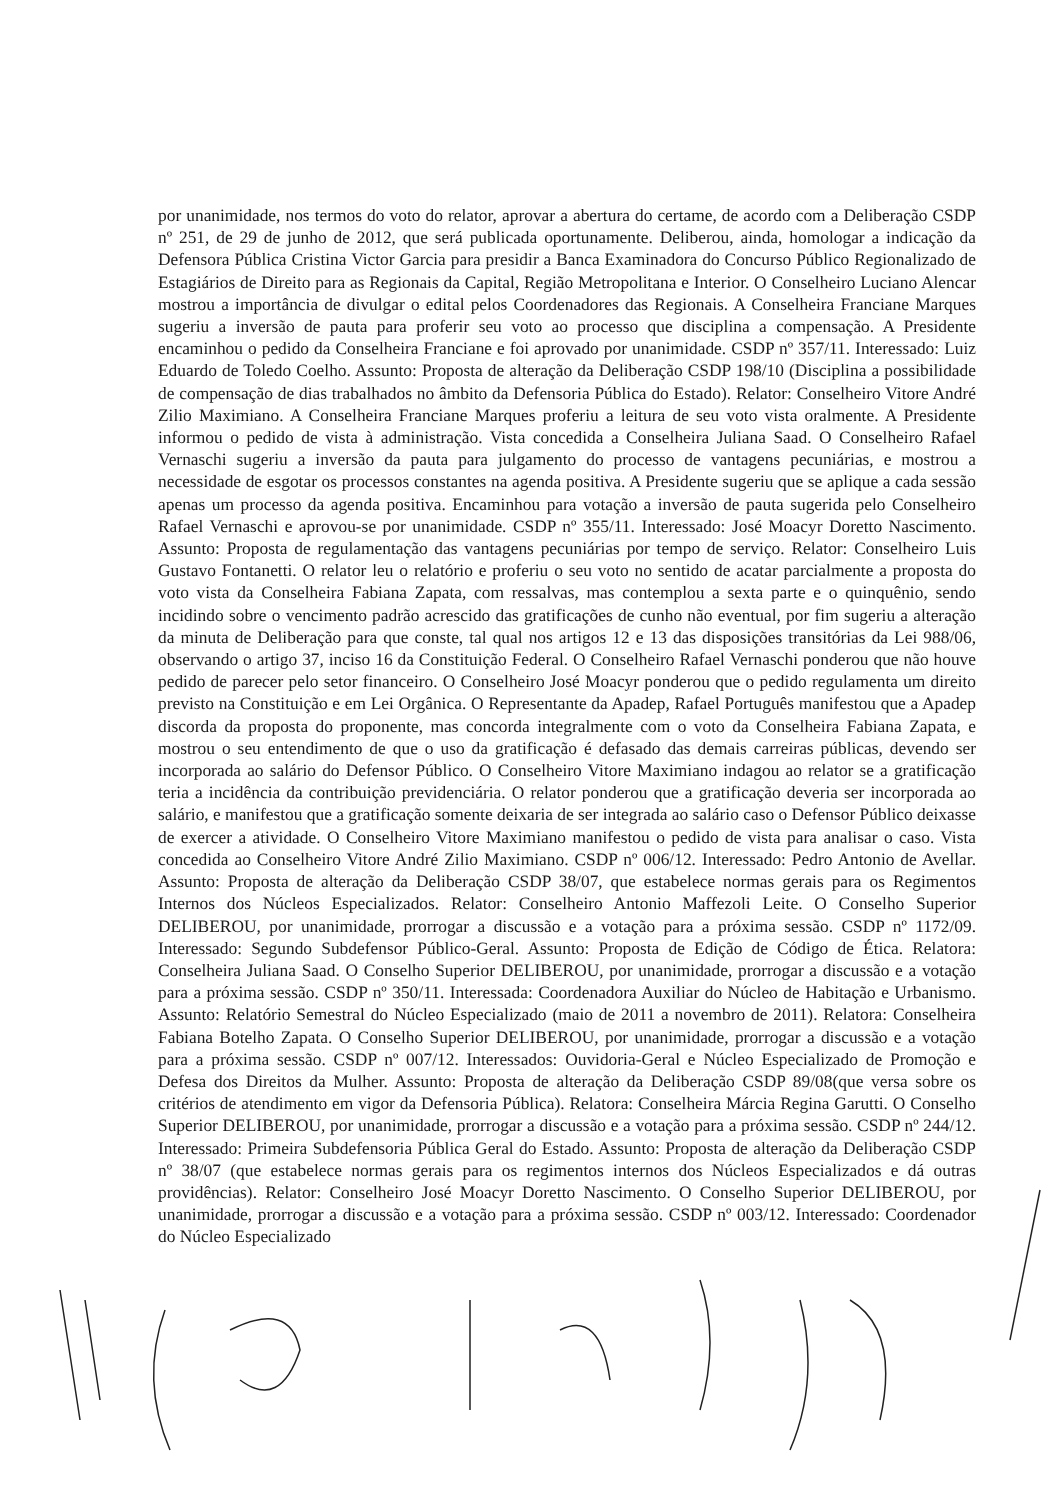por unanimidade, nos termos do voto do relator, aprovar a abertura do certame, de acordo com a Deliberação CSDP nº 251, de 29 de junho de 2012, que será publicada oportunamente. Deliberou, ainda, homologar a indicação da Defensora Pública Cristina Victor Garcia para presidir a Banca Examinadora do Concurso Público Regionalizado de Estagiários de Direito para as Regionais da Capital, Região Metropolitana e Interior. O Conselheiro Luciano Alencar mostrou a importância de divulgar o edital pelos Coordenadores das Regionais. A Conselheira Franciane Marques sugeriu a inversão de pauta para proferir seu voto ao processo que disciplina a compensação. A Presidente encaminhou o pedido da Conselheira Franciane e foi aprovado por unanimidade. CSDP nº 357/11. Interessado: Luiz Eduardo de Toledo Coelho. Assunto: Proposta de alteração da Deliberação CSDP 198/10 (Disciplina a possibilidade de compensação de dias trabalhados no âmbito da Defensoria Pública do Estado). Relator: Conselheiro Vitore André Zilio Maximiano. A Conselheira Franciane Marques proferiu a leitura de seu voto vista oralmente. A Presidente informou o pedido de vista à administração. Vista concedida a Conselheira Juliana Saad. O Conselheiro Rafael Vernaschi sugeriu a inversão da pauta para julgamento do processo de vantagens pecuniárias, e mostrou a necessidade de esgotar os processos constantes na agenda positiva. A Presidente sugeriu que se aplique a cada sessão apenas um processo da agenda positiva. Encaminhou para votação a inversão de pauta sugerida pelo Conselheiro Rafael Vernaschi e aprovou-se por unanimidade. CSDP nº 355/11. Interessado: José Moacyr Doretto Nascimento. Assunto: Proposta de regulamentação das vantagens pecuniárias por tempo de serviço. Relator: Conselheiro Luis Gustavo Fontanetti. O relator leu o relatório e proferiu o seu voto no sentido de acatar parcialmente a proposta do voto vista da Conselheira Fabiana Zapata, com ressalvas, mas contemplou a sexta parte e o quinquênio, sendo incidindo sobre o vencimento padrão acrescido das gratificações de cunho não eventual, por fim sugeriu a alteração da minuta de Deliberação para que conste, tal qual nos artigos 12 e 13 das disposições transitórias da Lei 988/06, observando o artigo 37, inciso 16 da Constituição Federal. O Conselheiro Rafael Vernaschi ponderou que não houve pedido de parecer pelo setor financeiro. O Conselheiro José Moacyr ponderou que o pedido regulamenta um direito previsto na Constituição e em Lei Orgânica. O Representante da Apadep, Rafael Português manifestou que a Apadep discorda da proposta do proponente, mas concorda integralmente com o voto da Conselheira Fabiana Zapata, e mostrou o seu entendimento de que o uso da gratificação é defasado das demais carreiras públicas, devendo ser incorporada ao salário do Defensor Público. O Conselheiro Vitore Maximiano indagou ao relator se a gratificação teria a incidência da contribuição previdenciária. O relator ponderou que a gratificação deveria ser incorporada ao salário, e manifestou que a gratificação somente deixaria de ser integrada ao salário caso o Defensor Público deixasse de exercer a atividade. O Conselheiro Vitore Maximiano manifestou o pedido de vista para analisar o caso. Vista concedida ao Conselheiro Vitore André Zilio Maximiano. CSDP nº 006/12. Interessado: Pedro Antonio de Avellar. Assunto: Proposta de alteração da Deliberação CSDP 38/07, que estabelece normas gerais para os Regimentos Internos dos Núcleos Especializados. Relator: Conselheiro Antonio Maffezoli Leite. O Conselho Superior DELIBEROU, por unanimidade, prorrogar a discussão e a votação para a próxima sessão. CSDP nº 1172/09. Interessado: Segundo Subdefensor Público-Geral. Assunto: Proposta de Edição de Código de Ética. Relatora: Conselheira Juliana Saad. O Conselho Superior DELIBEROU, por unanimidade, prorrogar a discussão e a votação para a próxima sessão. CSDP nº 350/11. Interessada: Coordenadora Auxiliar do Núcleo de Habitação e Urbanismo. Assunto: Relatório Semestral do Núcleo Especializado (maio de 2011 a novembro de 2011). Relatora: Conselheira Fabiana Botelho Zapata. O Conselho Superior DELIBEROU, por unanimidade, prorrogar a discussão e a votação para a próxima sessão. CSDP nº 007/12. Interessados: Ouvidoria-Geral e Núcleo Especializado de Promoção e Defesa dos Direitos da Mulher. Assunto: Proposta de alteração da Deliberação CSDP 89/08(que versa sobre os critérios de atendimento em vigor da Defensoria Pública). Relatora: Conselheira Márcia Regina Garutti. O Conselho Superior DELIBEROU, por unanimidade, prorrogar a discussão e a votação para a próxima sessão. CSDP nº 244/12. Interessado: Primeira Subdefensoria Pública Geral do Estado. Assunto: Proposta de alteração da Deliberação CSDP nº 38/07 (que estabelece normas gerais para os regimentos internos dos Núcleos Especializados e dá outras providências). Relator: Conselheiro José Moacyr Doretto Nascimento. O Conselho Superior DELIBEROU, por unanimidade, prorrogar a discussão e a votação para a próxima sessão. CSDP nº 003/12. Interessado: Coordenador do Núcleo Especializado